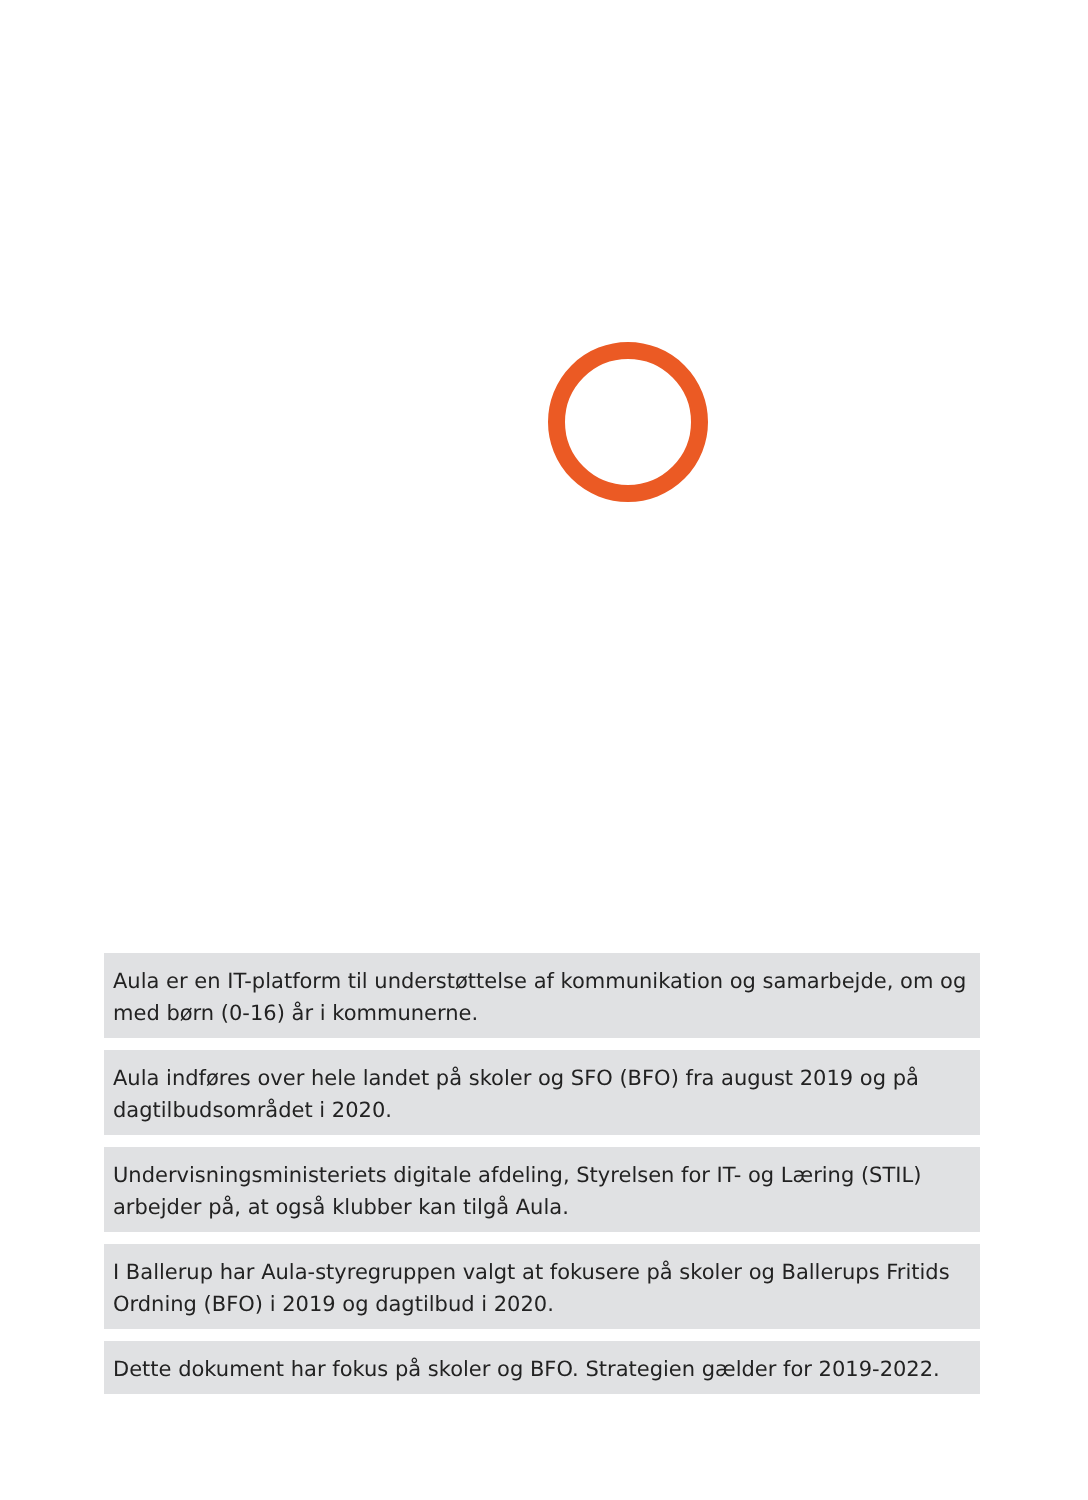Aula er en IT-platform til understøttelse af kommunikation og samarbejde, om og med børn (0-16) år i kommunerne.
Aula indføres over hele landet på skoler og SFO (BFO) fra august 2019 og på dagtilbudsområdet i 2020.
Undervisningsministeriets digitale afdeling, Styrelsen for IT- og Læring (STIL) arbejder på, at også klubber kan tilgå Aula.
I Ballerup har Aula-styregruppen valgt at fokusere på skoler og Ballerups Fritids Ordning (BFO) i 2019 og dagtilbud i 2020.
Dette dokument har fokus på skoler og BFO. Strategien gælder for 2019-2022.